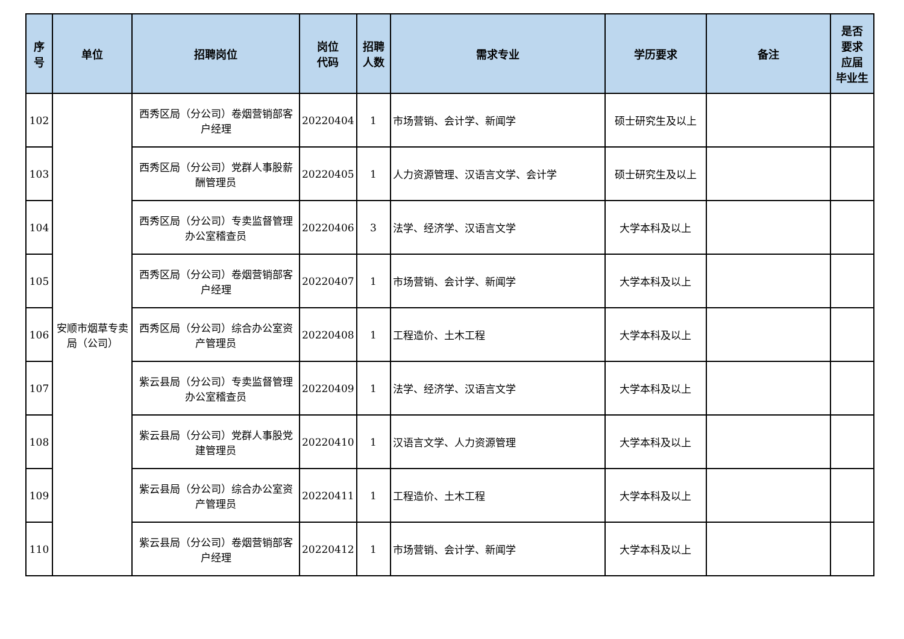| 序 号 | 单位 | 招聘岗位 | 岗位 代码 | 招聘 人数 | 需求专业 | 学历要求 | 备注 | 是否 要求 应届 毕业生 |
| --- | --- | --- | --- | --- | --- | --- | --- | --- |
| 102 | 安顺市烟草专卖局（公司） | 西秀区局（分公司）卷烟营销部客户经理 | 20220404 | 1 | 市场营销、会计学、新闻学 | 硕士研究生及以上 | | |
| 103 | | 西秀区局（分公司）党群人事股薪酬管理员 | 20220405 | 1 | 人力资源管理、汉语言文学、会计学 | 硕士研究生及以上 | | |
| 104 | | 西秀区局（分公司）专卖监督管理办公室稽查员 | 20220406 | 3 | 法学、经济学、汉语言文学 | 大学本科及以上 | | |
| 105 | | 西秀区局（分公司）卷烟营销部客户经理 | 20220407 | 1 | 市场营销、会计学、新闻学 | 大学本科及以上 | | |
| 106 | | 西秀区局（分公司）综合办公室资产管理员 | 20220408 | 1 | 工程造价、土木工程 | 大学本科及以上 | | |
| 107 | | 紫云县局（分公司）专卖监督管理办公室稽查员 | 20220409 | 1 | 法学、经济学、汉语言文学 | 大学本科及以上 | | |
| 108 | | 紫云县局（分公司）党群人事股党建管理员 | 20220410 | 1 | 汉语言文学、人力资源管理 | 大学本科及以上 | | |
| 109 | | 紫云县局（分公司）综合办公室资产管理员 | 20220411 | 1 | 工程造价、土木工程 | 大学本科及以上 | | |
| 110 | | 紫云县局（分公司）卷烟营销部客户经理 | 20220412 | 1 | 市场营销、会计学、新闻学 | 大学本科及以上 | | |